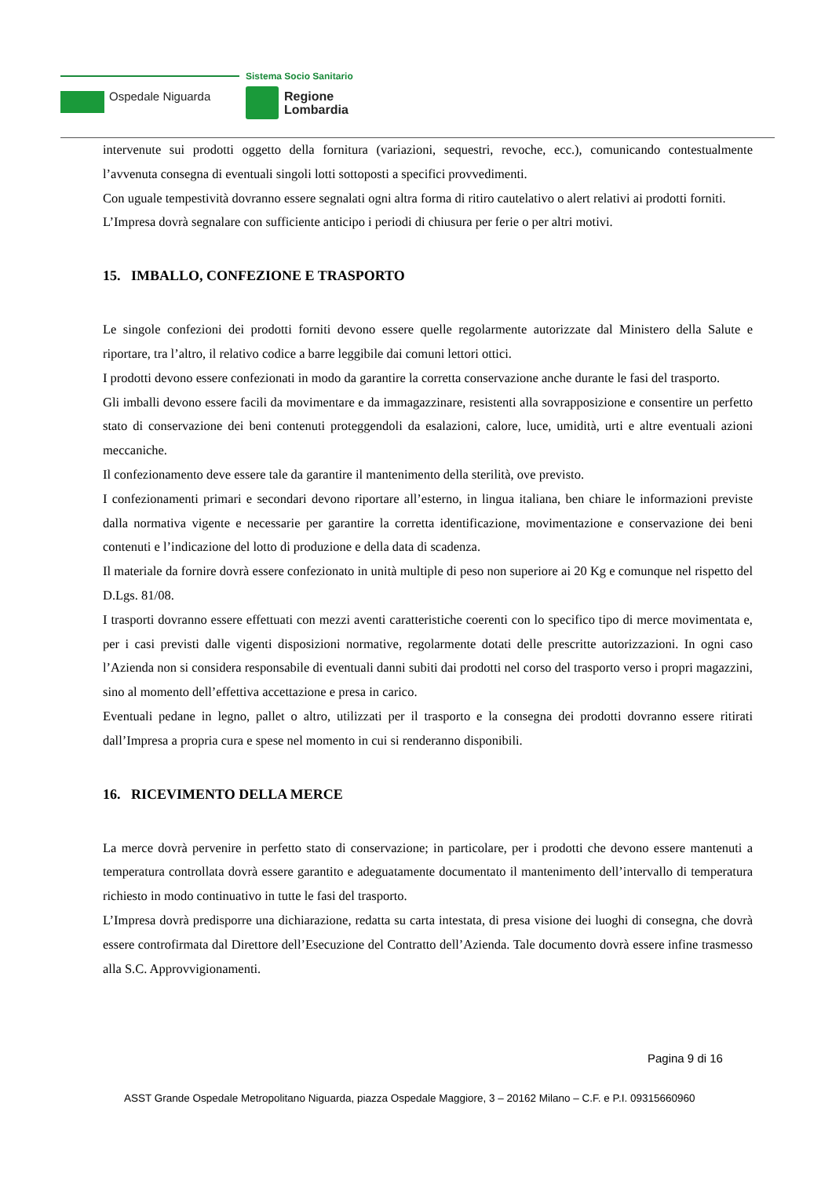Sistema Socio Sanitario
Ospedale Niguarda
Regione
Lombardia
intervenute sui prodotti oggetto della fornitura (variazioni, sequestri, revoche, ecc.), comunicando contestualmente l’avvenuta consegna di eventuali singoli lotti sottoposti a specifici provvedimenti.
Con uguale tempestività dovranno essere segnalati ogni altra forma di ritiro cautelativo o alert relativi ai prodotti forniti.
L’Impresa dovrà segnalare con sufficiente anticipo i periodi di chiusura per ferie o per altri motivi.
15. IMBALLO, CONFEZIONE E TRASPORTO
Le singole confezioni dei prodotti forniti devono essere quelle regolarmente autorizzate dal Ministero della Salute e riportare, tra l’altro, il relativo codice a barre leggibile dai comuni lettori ottici.
I prodotti devono essere confezionati in modo da garantire la corretta conservazione anche durante le fasi del trasporto.
Gli imballi devono essere facili da movimentare e da immagazzinare, resistenti alla sovrapposizione e consentire un perfetto stato di conservazione dei beni contenuti proteggendoli da esalazioni, calore, luce, umidità, urti e altre eventuali azioni meccaniche.
Il confezionamento deve essere tale da garantire il mantenimento della sterilità, ove previsto.
I confezionamenti primari e secondari devono riportare all’esterno, in lingua italiana, ben chiare le informazioni previste dalla normativa vigente e necessarie per garantire la corretta identificazione, movimentazione e conservazione dei beni contenuti e l’indicazione del lotto di produzione e della data di scadenza.
Il materiale da fornire dovrà essere confezionato in unità multiple di peso non superiore ai 20 Kg e comunque nel rispetto del D.Lgs. 81/08.
I trasporti dovranno essere effettuati con mezzi aventi caratteristiche coerenti con lo specifico tipo di merce movimentata e, per i casi previsti dalle vigenti disposizioni normative, regolarmente dotati delle prescritte autorizzazioni. In ogni caso l’Azienda non si considera responsabile di eventuali danni subiti dai prodotti nel corso del trasporto verso i propri magazzini, sino al momento dell’effettiva accettazione e presa in carico.
Eventuali pedane in legno, pallet o altro, utilizzati per il trasporto e la consegna dei prodotti dovranno essere ritirati dall’Impresa a propria cura e spese nel momento in cui si renderanno disponibili.
16. RICEVIMENTO DELLA MERCE
La merce dovrà pervenire in perfetto stato di conservazione; in particolare, per i prodotti che devono essere mantenuti a temperatura controllata dovrà essere garantito e adeguatamente documentato il mantenimento dell’intervallo di temperatura richiesto in modo continuativo in tutte le fasi del trasporto.
L’Impresa dovrà predisporre una dichiarazione, redatta su carta intestata, di presa visione dei luoghi di consegna, che dovrà essere controfirmata dal Direttore dell’Esecuzione del Contratto dell’Azienda. Tale documento dovrà essere infine trasmesso alla S.C. Approvvigionamenti.
Pagina 9 di 16
ASST Grande Ospedale Metropolitano Niguarda, piazza Ospedale Maggiore, 3 – 20162 Milano – C.F. e P.I. 09315660960